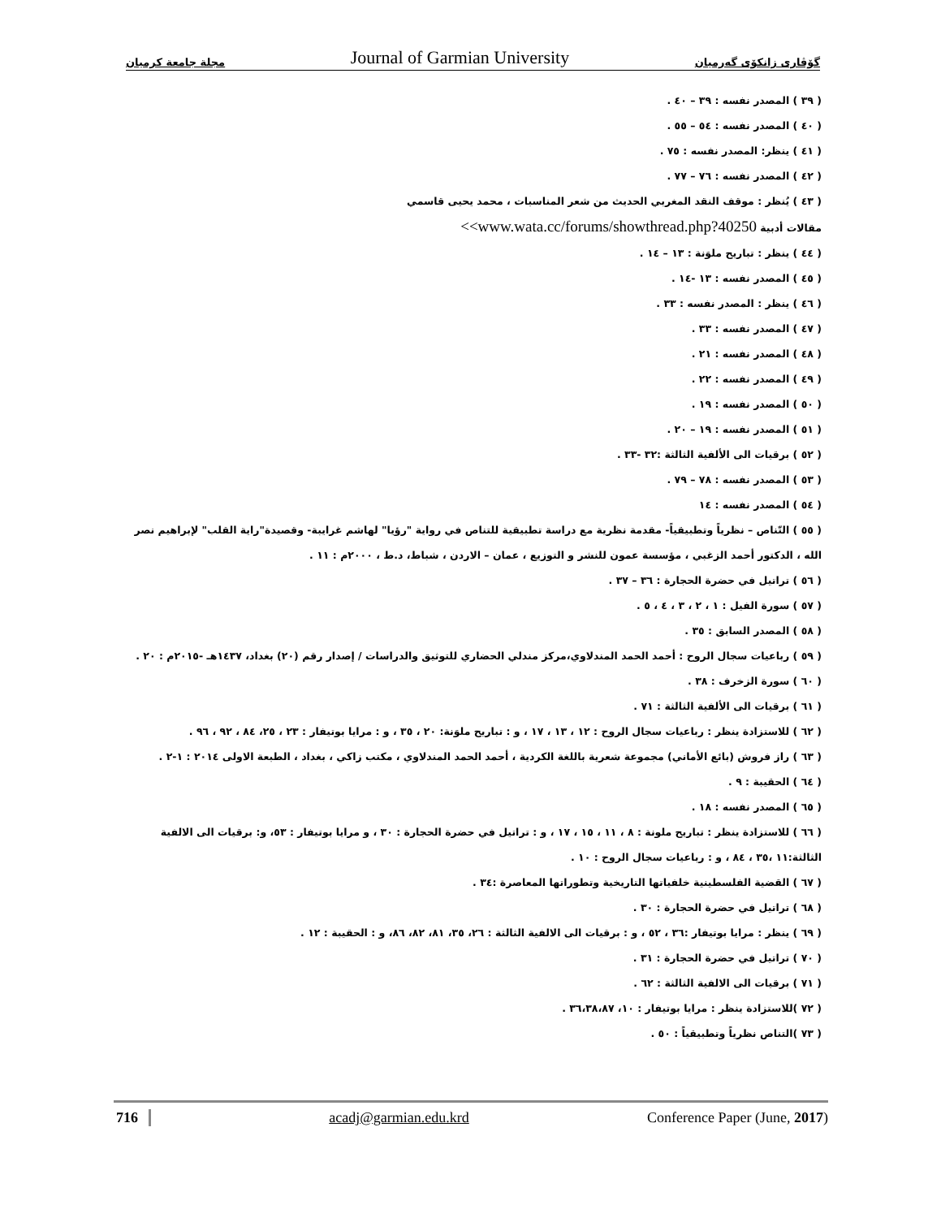مجلة جامعة كرميان Journal of Garmian University گۆڤاری زانکۆی گەرمیان
( ٣٩ ) المصدر نفسه : ٣٩ – ٤٠ .
( ٤٠ ) المصدر نفسه : ٥٤ – ٥٥ .
( ٤١ ) ينظر: المصدر نفسه : ٧٥ .
( ٤٢ ) المصدر نفسه : ٧٦ – ٧٧ .
( ٤٣ ) يُنظر : موقف النقد المغربي الحديث من شعر المناسبات ، محمد يحيى قاسمي
مقالات أدبية <<www.wata.cc/forums/showthread.php?40250
( ٤٤ ) ينظر : تباريح ملوَنة : ١٣ – ١٤ .
( ٤٥ ) المصدر نفسه : ١٣ -١٤ .
( ٤٦ ) ينظر : المصدر نفسه : ٣٣ .
( ٤٧ ) المصدر نفسه : ٣٣ .
( ٤٨ ) المصدر نفسه : ٢١ .
( ٤٩ ) المصدر نفسه : ٢٢ .
( ٥٠ ) المصدر نفسه : ١٩ .
( ٥١ ) المصدر نفسه : ١٩ – ٢٠ .
( ٥٢ ) برقيات الى الألفية الثالثة :٣٢ -٣٣ .
( ٥٣ ) المصدر نفسه : ٧٨ – ٧٩ .
( ٥٤ ) المصدر نفسه : ١٤
( ٥٥ ) التّناص – نظرياً وتطبيقياً- مقدمة نظرية مع دراسة تطبيقية للتناص في رواية "رؤيا" لهاشم غرايبة- وقصيدة"راية القلب" لإبراهيم نصر الله ، الدكتور أحمد الزغبي ، مؤسسة عمون للنشر و التوزيع ، عمان – الاردن ، شباط، د.ط ، ٢٠٠٠م : ١١ .
( ٥٦ ) تراتيل في حضرة الحجارة : ٣٦ – ٣٧ .
( ٥٧ ) سورة الفيل : ١ ، ٢ ، ٣ ، ٤ ، ٥ .
( ٥٨ ) المصدر السابق : ٣٥ .
( ٥٩ ) رباعيات سجال الروح : أحمد الحمد المندلاوي،مركز مندلي الحضاري للتوثيق والدراسات / إصدار رقم (٢٠) بغداد، ١٤٣٧هـ -٢٠١٥م : ٢٠ .
( ٦٠ ) سورة الزخرف : ٣٨ .
( ٦١ ) برقيات الى الألفية الثالثة : ٧١ .
( ٦٢ ) للاستزادة ينظر : رباعيات سجال الروح : ١٢ ، ١٣ ، ١٧ ، و : تباريح ملوَنة: ٢٠ ، ٣٥ ، و : مرايا بوتيفار : ٢٣ ، ٢٥، ٨٤ ، ٩٢ ، ٩٦ .
( ٦٣ ) راز فروش (بائع الأماني) مجموعة شعرية باللغة الكردية ، أحمد الحمد المندلاوي ، مكتب زاكي ، بغداد ، الطبعة الاولى ٢٠١٤ : ١-٢ .
( ٦٤ ) الحقيبة : ٩ .
( ٦٥ ) المصدر نفسه : ١٨ .
( ٦٦ ) للاستزادة ينظر : تباريح ملونة : ٨ ، ١١ ، ١٥ ، ١٧ ، و : تراتيل في حضرة الحجارة : ٣٠ ، و مرايا بوتيفار : ٥٣، و: برقيات الى الالفية الثالثة:١١ ،٣٥ ، ٨٤ ، و : رباعيات سجال الروح : ١٠ .
( ٦٧ ) القضية الفلسطينية خلفياتها التاريخية وتطوراتها المعاصرة :٣٤ .
( ٦٨ ) تراتيل في حضرة الحجارة : ٣٠ .
( ٦٩ ) ينظر : مرايا بوتيفار :٣٦ ، ٥٢ ، و : برقيات الى الالفية الثالثة : ٢٦، ٣٥، ٨١، ٨٢، ٨٦، و : الحقيبة : ١٢ .
( ٧٠ ) تراتيل في حضرة الحجارة : ٣١ .
( ٧١ ) برقيات الى الالفية الثالثة : ٦٢ .
( ٧٢ )للاستزادة ينظر : مرايا بوتيفار : ١٠، ٣٦،٣٨،٨٧ .
( ٧٣ )التناص نظرياً وتطبيقياً : ٥٠ .
716 acadj@garmian.edu.krd Conference Paper (June, 2017)